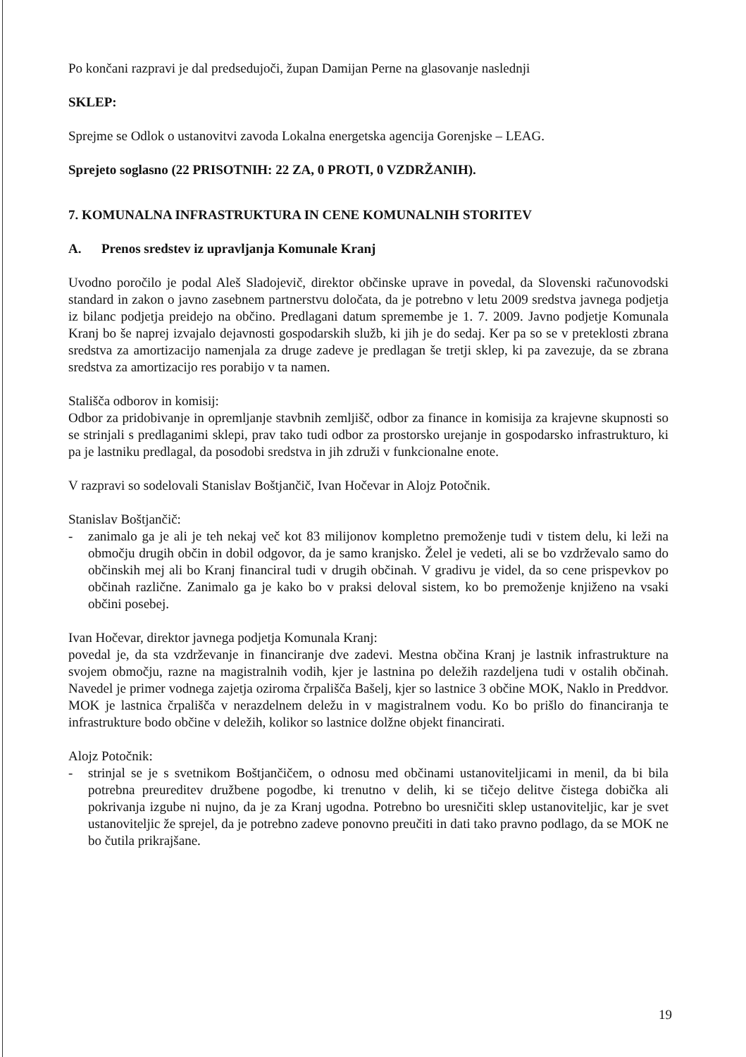Po končani razpravi je dal predsedujoči, župan Damijan Perne na glasovanje naslednji
SKLEP:
Sprejme se Odlok o ustanovitvi zavoda Lokalna energetska agencija Gorenjske – LEAG.
Sprejeto soglasno (22 PRISOTNIH: 22 ZA, 0 PROTI, 0 VZDRŽANIH).
7. KOMUNALNA INFRASTRUKTURA IN CENE KOMUNALNIH STORITEV
A. Prenos sredstev iz upravljanja Komunale Kranj
Uvodno poročilo je podal Aleš Sladojevič, direktor občinske uprave in povedal, da Slovenski računovodski standard in zakon o javno zasebnem partnerstvu določata, da je potrebno v letu 2009 sredstva javnega podjetja iz bilanc podjetja preidejo na občino. Predlagani datum spremembe je 1. 7. 2009. Javno podjetje Komunala Kranj bo še naprej izvajalo dejavnosti gospodarskih služb, ki jih je do sedaj. Ker pa so se v preteklosti zbrana sredstva za amortizacijo namenjala za druge zadeve je predlagan še tretji sklep, ki pa zavezuje, da se zbrana sredstva za amortizacijo res porabijo v ta namen.
Stališča odborov in komisij:
Odbor za pridobivanje in opremljanje stavbnih zemljišč, odbor za finance in komisija za krajevne skupnosti so se strinjali s predlaganimi sklepi, prav tako tudi odbor za prostorsko urejanje in gospodarsko infrastrukturo, ki pa je lastniku predlagal, da posodobi sredstva in jih združi v funkcionalne enote.
V razpravi so sodelovali Stanislav Boštjančič, Ivan Hočevar in Alojz Potočnik.
Stanislav Boštjančič:
- zanimalo ga je ali je teh nekaj več kot 83 milijonov kompletno premoženje tudi v tistem delu, ki leži na območju drugih občin in dobil odgovor, da je samo kranjsko. Želel je vedeti, ali se bo vzdrževalo samo do občinskih mej ali bo Kranj financiral tudi v drugih občinah. V gradivu je videl, da so cene prispevkov po občinah različne. Zanimalo ga je kako bo v praksi deloval sistem, ko bo premoženje knjiženo na vsaki občini posebej.
Ivan Hočevar, direktor javnega podjetja Komunala Kranj:
povedal je, da sta vzdrževanje in financiranje dve zadevi. Mestna občina Kranj je lastnik infrastrukture na svojem območju, razne na magistralnih vodih, kjer je lastnina po deležih razdeljena tudi v ostalih občinah. Navedel je primer vodnega zajetja oziroma črpališča Bašelj, kjer so lastnice 3 občine MOK, Naklo in Preddvor. MOK je lastnica črpališča v nerazdelnem deležu in v magistralnem vodu. Ko bo prišlo do financiranja te infrastrukture bodo občine v deležih, kolikor so lastnice dolžne objekt financirati.
Alojz Potočnik:
- strinjal se je s svetnikom Boštjančičem, o odnosu med občinami ustanoviteljicami in menil, da bi bila potrebna preureditev družbene pogodbe, ki trenutno v delih, ki se tičejo delitve čistega dobička ali pokrivanja izgube ni nujno, da je za Kranj ugodna. Potrebno bo uresničiti sklep ustanoviteljic, kar je svet ustanoviteljic že sprejel, da je potrebno zadeve ponovno preučiti in dati tako pravno podlago, da se MOK ne bo čutila prikrajšane.
19